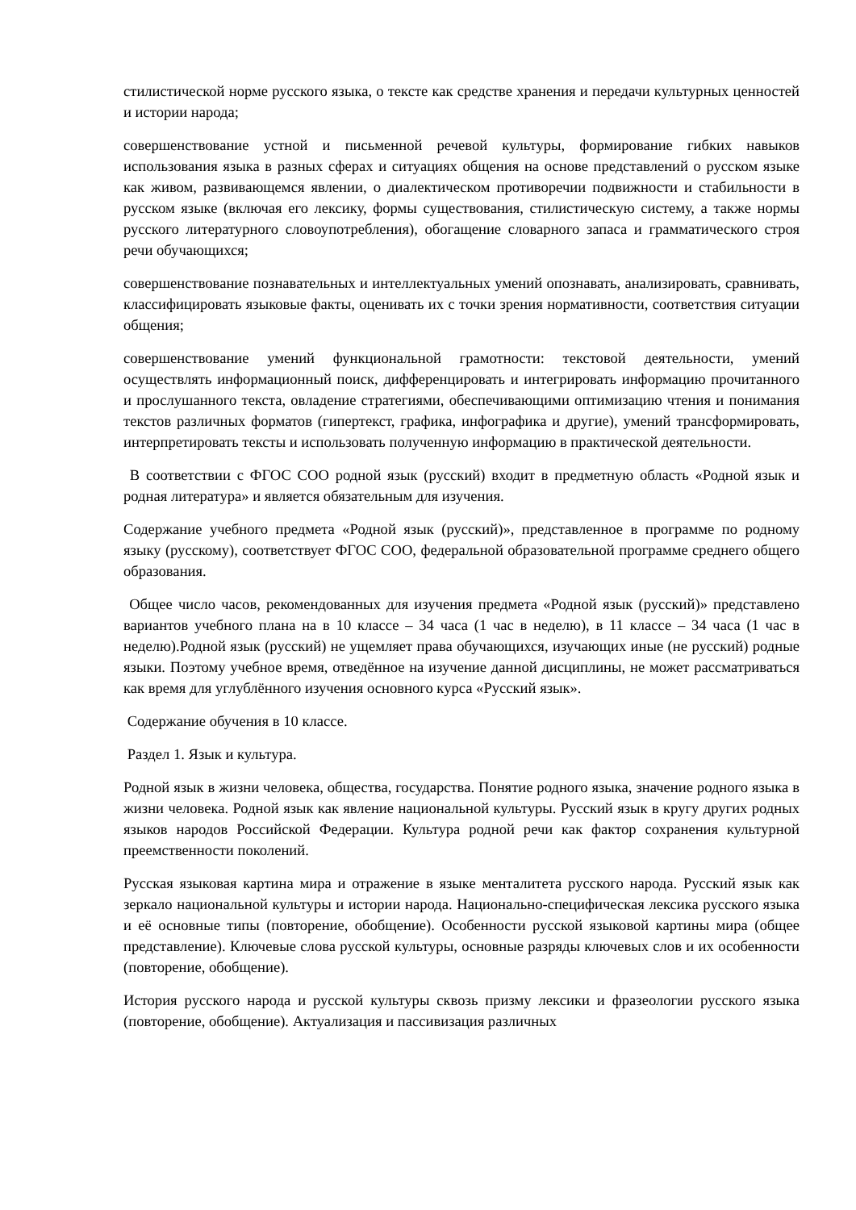стилистической норме русского языка, о тексте как средстве хранения и передачи культурных ценностей и истории народа;
совершенствование устной и письменной речевой культуры, формирование гибких навыков использования языка в разных сферах и ситуациях общения на основе представлений о русском языке как живом, развивающемся явлении, о диалектическом противоречии подвижности и стабильности в русском языке (включая его лексику, формы существования, стилистическую систему, а также нормы русского литературного словоупотребления), обогащение словарного запаса и грамматического строя речи обучающихся;
совершенствование познавательных и интеллектуальных умений опознавать, анализировать, сравнивать, классифицировать языковые факты, оценивать их с точки зрения нормативности, соответствия ситуации общения;
совершенствование умений функциональной грамотности: текстовой деятельности, умений осуществлять информационный поиск, дифференцировать и интегрировать информацию прочитанного и прослушанного текста, овладение стратегиями, обеспечивающими оптимизацию чтения и понимания текстов различных форматов (гипертекст, графика, инфографика и другие), умений трансформировать, интерпретировать тексты и использовать полученную информацию в практической деятельности.
В соответствии с ФГОС СОО родной язык (русский) входит в предметную область «Родной язык и родная литература» и является обязательным для изучения.
Содержание учебного предмета «Родной язык (русский)», представленное в программе по родному языку (русскому), соответствует ФГОС СОО, федеральной образовательной программе среднего общего образования.
Общее число часов, рекомендованных для изучения предмета «Родной язык (русский)» представлено вариантов учебного плана на в 10 классе – 34 часа (1 час в неделю), в 11 классе – 34 часа (1 час в неделю).Родной язык (русский) не ущемляет права обучающихся, изучающих иные (не русский) родные языки. Поэтому учебное время, отведённое на изучение данной дисциплины, не может рассматриваться как время для углублённого изучения основного курса «Русский язык».
Содержание обучения в 10 классе.
Раздел 1. Язык и культура.
Родной язык в жизни человека, общества, государства. Понятие родного языка, значение родного языка в жизни человека. Родной язык как явление национальной культуры. Русский язык в кругу других родных языков народов Российской Федерации. Культура родной речи как фактор сохранения культурной преемственности поколений.
Русская языковая картина мира и отражение в языке менталитета русского народа. Русский язык как зеркало национальной культуры и истории народа. Национально-специфическая лексика русского языка и её основные типы (повторение, обобщение). Особенности русской языковой картины мира (общее представление). Ключевые слова русской культуры, основные разряды ключевых слов и их особенности (повторение, обобщение).
История русского народа и русской культуры сквозь призму лексики и фразеологии русского языка (повторение, обобщение). Актуализация и пассивизация различных